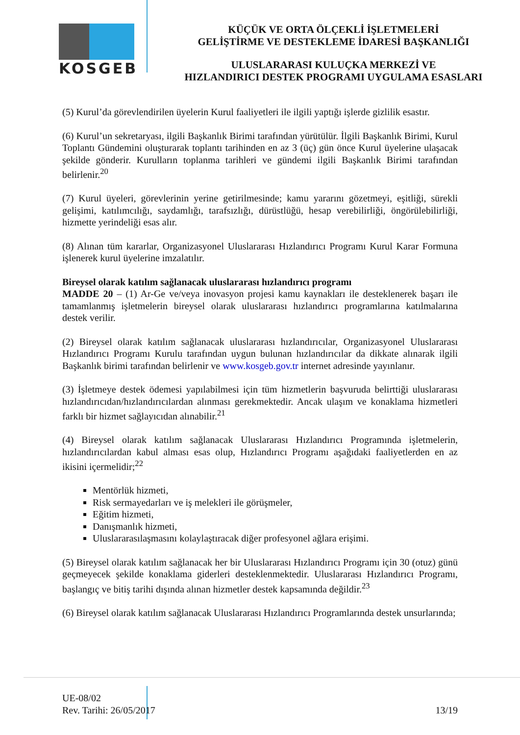KOSGEB
KÜÇÜK VE ORTA ÖLÇEKLİ İŞLETMELERİ
GELİŞTİRME VE DESTEKLEME İDARESİ BAŞKANLIĞI
ULUSLARARASI KULUÇKA MERKEZİ VE
HIZLANDIRICI DESTEK PROGRAMI UYGULAMA ESASLARI
(5) Kurul’da görevlendirilen üyelerin Kurul faaliyetleri ile ilgili yaptığı işlerde gizlilik esastır.
(6) Kurul’un sekretaryası, ilgili Başkanlık Birimi tarafından yürütülür. İlgili Başkanlık Birimi, Kurul Toplantı Gündemini oluşturarak toplantı tarihinden en az 3 (üç) gün önce Kurul üyelerine ulaşacak şekilde gönderir. Kurulların toplanma tarihleri ve gündemi ilgili Başkanlık Birimi tarafından belirlenir.<sup>20</sup>
(7) Kurul üyeleri, görevlerinin yerine getirilmesinde; kamu yararını gözetmeyi, eşitliği, sürekli gelişimi, katılımcılığı, saydamlığı, tarafsızlığı, dürüstlüğü, hesap verebilirliği, öngörülebilirliği, hizmette yerindeliği esas alır.
(8) Alınan tüm kararlar, Organizasyonel Uluslararası Hızlandırıcı Programı Kurul Karar Formuna işlenerek kurul üyelerine imzalatılır.
Bireysel olarak katılım sağlanacak uluslararası hızlandırıcı programı
MADDE 20 – (1) Ar-Ge ve/veya inovasyon projesi kamu kaynakları ile desteklenerek başarı ile tamamlanmış işletmelerin bireysel olarak uluslararası hızlandırıcı programlarına katılmalarına destek verilir.
(2) Bireysel olarak katılım sağlanacak uluslararası hızlandırıcılar, Organizasyonel Uluslararası Hızlandırıcı Programı Kurulu tarafından uygun bulunan hızlandırıcılar da dikkate alınarak ilgili Başkanlık birimi tarafından belirlenir ve www.kosgeb.gov.tr internet adresinde yayınlanır.
(3) İşletmeye destek ödemesi yapılabilmesi için tüm hizmetlerin başvuruda belirttiği uluslararası hızlandırıcıdan/hızlandırıcılardan alınması gerekmektedir. Ancak ulaşım ve konaklama hizmetleri farklı bir hizmet sağlayıcıdan alınabilir.<sup>21</sup>
(4) Bireysel olarak katılım sağlanacak Uluslararası Hızlandırıcı Programında işletmelerin, hızlandırıcılardan kabul alması esas olup, Hızlandırıcı Programı aşağıdaki faaliyetlerden en az ikisini içermelidir;<sup>22</sup>
Mentörlük hizmeti,
Risk sermayedarları ve iş melekleri ile görüşmeler,
Eğitim hizmeti,
Danışmanlık hizmeti,
Uluslararasılaşmasını kolaylaştıracak diğer profesyonel ağlara erişimi.
(5) Bireysel olarak katılım sağlanacak her bir Uluslararası Hızlandırıcı Programı için 30 (otuz) günü geçmeyecek şekilde konaklama giderleri desteklenmektedir. Uluslararası Hızlandırıcı Programı, başlangıç ve bitiş tarihi dışında alınan hizmetler destek kapsamında değildir.<sup>23</sup>
(6) Bireysel olarak katılım sağlanacak Uluslararası Hızlandırıcı Programlarında destek unsurlarında;
UE-08/02
Rev. Tarihi: 26/05/2017
13/19